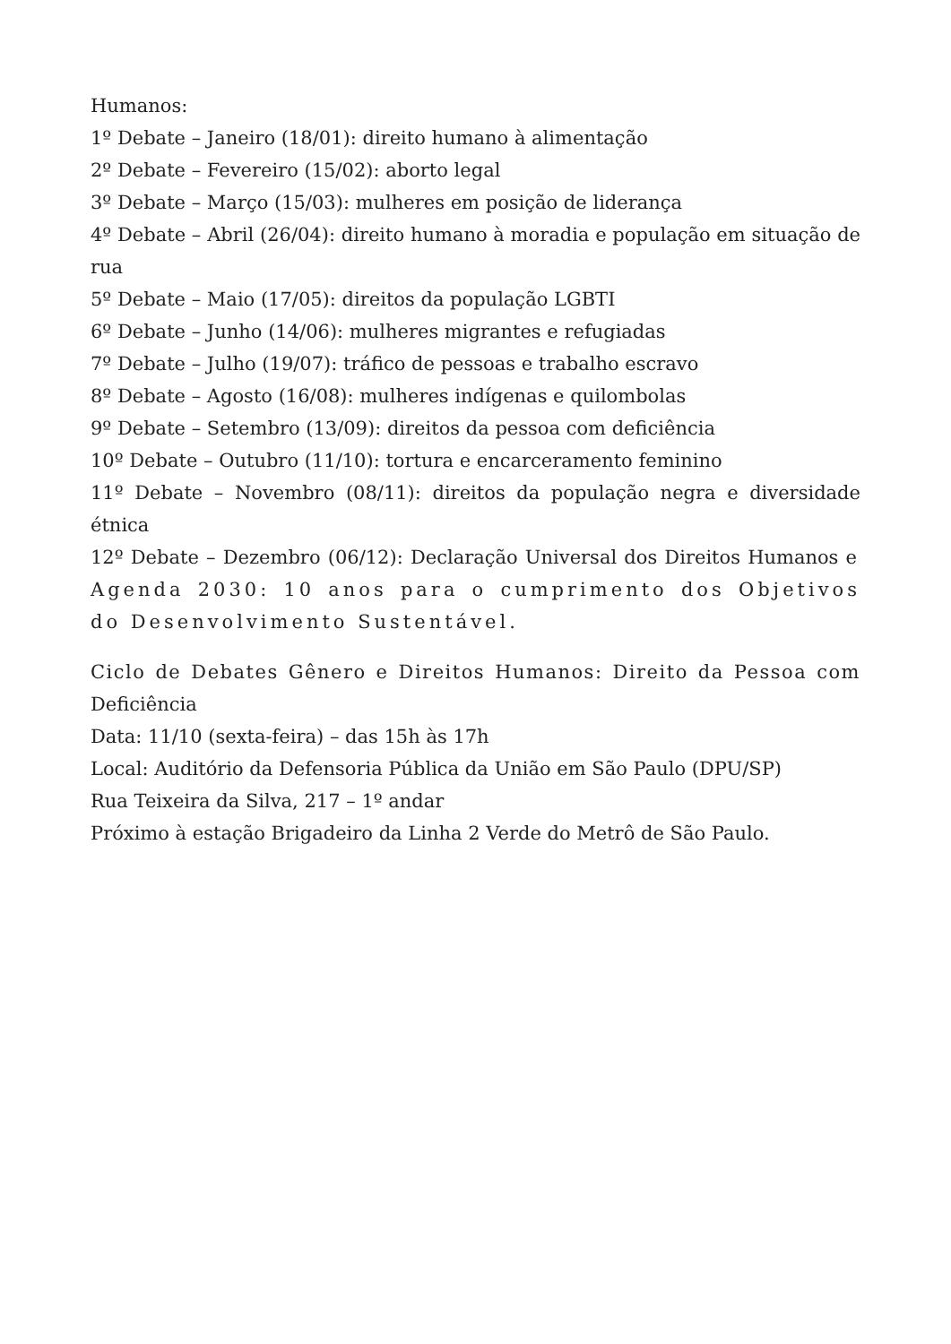Humanos:
1º Debate – Janeiro (18/01): direito humano à alimentação
2º Debate – Fevereiro (15/02): aborto legal
3º Debate – Março (15/03): mulheres em posição de liderança
4º Debate – Abril (26/04): direito humano à moradia e população em situação de rua
5º Debate – Maio (17/05): direitos da população LGBTI
6º Debate – Junho (14/06): mulheres migrantes e refugiadas
7º Debate – Julho (19/07): tráfico de pessoas e trabalho escravo
8º Debate – Agosto (16/08): mulheres indígenas e quilombolas
9º Debate – Setembro (13/09): direitos da pessoa com deficiência
10º Debate – Outubro (11/10): tortura e encarceramento feminino
11º Debate – Novembro (08/11): direitos da população negra e diversidade étnica
12º Debate – Dezembro (06/12): Declaração Universal dos Direitos Humanos e Agenda 2030: 10 anos para o cumprimento dos Objetivos do Desenvolvimento Sustentável.
Ciclo de Debates Gênero e Direitos Humanos: Direito da Pessoa com Deficiência
Data: 11/10 (sexta-feira) – das 15h às 17h
Local: Auditório da Defensoria Pública da União em São Paulo (DPU/SP)
Rua Teixeira da Silva, 217 – 1º andar
Próximo à estação Brigadeiro da Linha 2 Verde do Metrô de São Paulo.